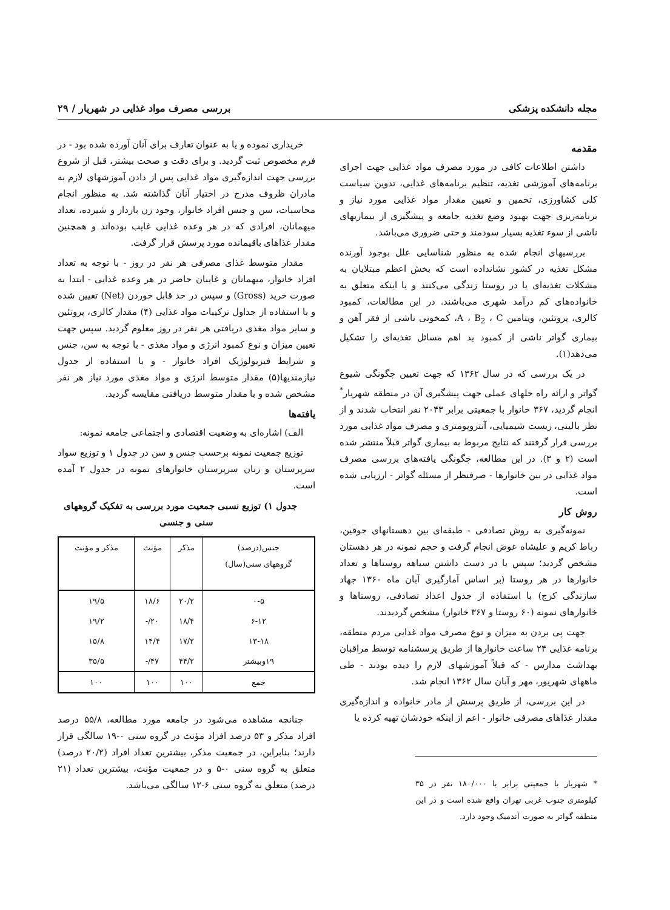مجله دانشکده پزشکی بررسی مصرف مواد غذایی در شهریار / ۲۹
مقدمه
داشتن اطلاعات کافی در مورد مصرف مواد غذایی جهت اجرای برنامه‌های آموزشی تغذیه، تنظیم برنامه‌های غذایی، تدوین سیاست کلی کشاورزی، تخمین و تعیین مقدار مواد غذایی مورد نیاز و برنامه‌ریزی جهت بهبود وضع تغذیه جامعه و پیشگیری از بیماریهای ناشی از سوء تغذیه بسیار سودمند و حتی ضروری می‌باشد.
بررسیهای انجام شده به منظور شناسایی علل بوجود آورنده مشکل تغذیه در کشور نشانداده است که بخش اعظم مبتلایان به مشکلات تغذیه‌ای یا در روستا زندگی می‌کنند و یا اینکه متعلق به خانواده‌های کم درآمد شهری می‌باشند. در این مطالعات، کمبود کالری، پروتئین، ویتامین A ، B<sub>2</sub> ، C، کمخونی ناشی از فقر آهن و بیماری گواتر ناشی از کمبود ید اهم مسائل تغذیه‌ای را تشکیل می‌دهد(۱).
در یک بررسی که در سال ۱۳۶۲ که جهت تعیین چگونگی شیوع گواتر و ارائه راه حلهای عملی جهت پیشگیری آن در منطقه شهریار<sup>*</sup> انجام گردید، ۳۶۷ خانوار با جمعیتی برابر ۲۰۴۳ نفر انتخاب شدند و از نظر بالینی، زیست شیمیایی، آنتروپومتری و مصرف مواد غذایی مورد بررسی قرار گرفتند که نتایج مربوط به بیماری گواتر قبلاً منتشر شده است (۲ و ۳). در این مطالعه، چگونگی یافته‌های بررسی مصرف مواد غذایی در بین خانوارها - صرفنظر از مسئله گواتر - ارزیابی شده است.
روش کار
نمونه‌گیری به روش تصادفی - طبقه‌ای بین دهستانهای جوقین، رباط کریم و علیشاه عوض انجام گرفت و حجم نمونه در هر دهستان مشخص گردید؛ سپس با در دست داشتن سیاهه روستاها و تعداد خانوارها در هر روستا (بر اساس آمارگیری آبان ماه ۱۳۶۰ جهاد سازندگی کرج) با استفاده از جدول اعداد تصادفی، روستاها و خانوارهای نمونه (۶۰ روستا و ۳۶۷ خانوار) مشخص گردیدند.
جهت پی بردن به میزان و نوع مصرف مواد غذایی مردم منطقه، برنامه غذایی ۲۴ ساعت خانوارها از طریق پرسشنامه توسط مراقبان بهداشت مدارس - که قبلاً آموزشهای لازم را دیده بودند - طی ماههای شهریور، مهر و آبان سال ۱۳۶۲ انجام شد.
در این بررسی، از طریق پرسش از مادر خانواده و اندازه‌گیری مقدار غذاهای مصرفی خانوار - اعم از اینکه خودشان تهیه کرده یا
* شهریار با جمعیتی برابر با ۱۸۰/۰۰۰ نفر در ۳۵ کیلومتری جنوب غربی تهران واقع شده است و در این منطقه گواتر به صورت آندمیک وجود دارد.
خریداری نموده و یا به عنوان تعارف برای آنان آورده شده بود - در فرم مخصوص ثبت گردید. و برای دقت و صحت بیشتر، قبل از شروع بررسی جهت اندازه‌گیری مواد غذایی پس از دادن آموزشهای لازم به مادران ظروف مدرج در اختیار آنان گذاشته شد. به منظور انجام محاسبات، سن و جنس افراد خانوار، وجود زن باردار و شیرده، تعداد میهمانان، افرادی که در هر وعده غذایی غایب بوده‌اند و همچنین مقدار غذاهای باقیمانده مورد پرسش قرار گرفت.
مقدار متوسط غذای مصرفی هر نفر در روز - با توجه به تعداد افراد خانوار، میهمانان و غایبان حاضر در هر وعده غذایی - ابتدا به صورت خرید (Gross) و سپس در حد قابل خوردن (Net) تعیین شده و با استفاده از جداول ترکیبات مواد غذایی (۴) مقدار کالری، پروتئین و سایر مواد مغذی دریافتی هر نفر در روز معلوم گردید. سپس جهت تعیین میزان و نوع کمبود انرژی و مواد مغذی - با توجه به سن، جنس و شرایط فیزیولوژیک افراد خانوار - و با استفاده از جدول نیازمندیها(۵) مقدار متوسط انرژی و مواد مغذی مورد نیاز هر نفر مشخص شده و با مقدار متوسط دریافتی مقایسه گردید.
یافته‌ها
الف) اشاره‌ای به وضعیت اقتصادی و اجتماعی جامعه نمونه:
توزیع جمعیت نمونه برحسب جنس و سن در جدول ۱ و توزیع سواد سرپرستان و زنان سرپرستان خانوارهای نمونه در جدول ۲ آمده است.
جدول ۱) توزیع نسبی جمعیت مورد بررسی به تفکیک گروههای سنی و جنسی
| جنس(درصد) گروههای سنی(سال) | مذکر | مؤنث | مذکر و مؤنث |
| --- | --- | --- | --- |
| ۰-۵ | ۲۰/۲ | ۱۸/۶ | ۱۹/۵ |
| ۶-۱۲ | ۱۸/۴ | ۲۰/- | ۱۹/۲ |
| ۱۳-۱۸ | ۱۷/۲ | ۱۴/۴ | ۱۵/۸ |
| ۱۹وبیشتر | ۴۴/۲ | ۴۷/- | ۳۵/۵ |
| جمع | ۱۰۰ | ۱۰۰ | ۱۰۰ |
چنانچه مشاهده می‌شود در جامعه مورد مطالعه، ۵۵/۸ درصد افراد مذکر و ۵۳ درصد افراد مؤنث در گروه سنی ۰-۱۹ سالگی قرار دارند؛ بنابراین، در جمعیت مذکر، بیشترین تعداد افراد (۲۰/۲ درصد) متعلق به گروه سنی ۰-۵ و در جمعیت مؤنث، بیشترین تعداد (۲۱ درصد) متعلق به گروه سنی ۶-۱۲ سالگی می‌باشد.